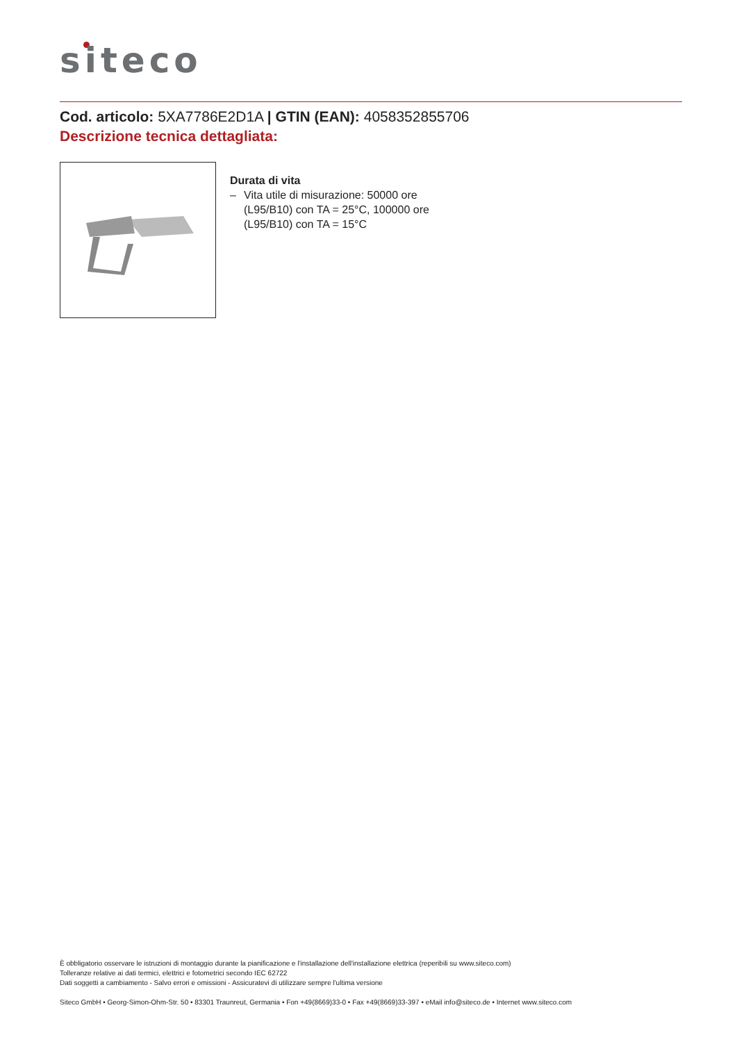siteco
Cod. articolo: 5XA7786E2D1A | GTIN (EAN): 4058352855706
Descrizione tecnica dettagliata:
Durata di vita
– Vita utile di misurazione: 50000 ore
(L95/B10) con TA = 25°C, 100000 ore
(L95/B10) con TA = 15°C
È obbligatorio osservare le istruzioni di montaggio durante la pianificazione e l'installazione dell'installazione elettrica (reperibili su www.siteco.com)
Tolleranze relative ai dati termici, elettrici e fotometrici secondo IEC 62722
Dati soggetti a cambiamento - Salvo errori e omissioni - Assicuratevi di utilizzare sempre l'ultima versione
Siteco GmbH • Georg-Simon-Ohm-Str. 50 • 83301 Traunreut, Germania • Fon +49(8669)33-0 • Fax +49(8669)33-397 • eMail info@siteco.de • Internet www.siteco.com